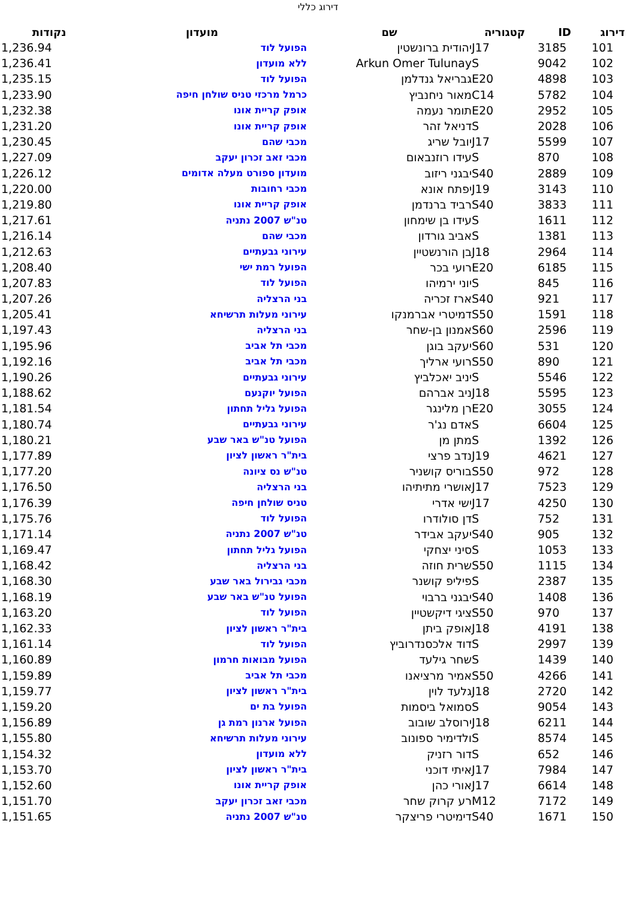דירוג כללי
| דירוג | ID | קטגוריה | שם | מועדון | נקודות |
| --- | --- | --- | --- | --- | --- |
| 101 | 3185 | J17 | יהודית ברונשטין | הפועל לוד | 1,236.94 |
| 102 | 9042 | S | Arkun Omer Tulunay | ללא מועדון | 1,236.41 |
| 103 | 4898 | E20 | גבריאל גנדלמן | הפועל לוד | 1,235.15 |
| 104 | 5782 | C14 | מאור ניחנביץ | כרמל מרכזי טניס שולחן חיפה | 1,233.90 |
| 105 | 2952 | E20 | תומר נעמה | אופק קריית אונו | 1,232.38 |
| 106 | 2028 | S | דניאל זהר | אופק קריית אונו | 1,231.20 |
| 107 | 5599 | J17 | יובל שריג | מכבי שהם | 1,230.45 |
| 108 | 870 | S | עידו רוזנבאום | מכבי זאב זכרון יעקב | 1,227.09 |
| 109 | 2889 | S40 | יבגני ריזוב | מועדון ספורט מעלה אדומים | 1,226.12 |
| 110 | 3143 | J19 | יפתח אונא | מכבי רחובות | 1,220.00 |
| 111 | 3833 | S40 | רביד ברנדמן | אופק קריית אונו | 1,219.80 |
| 112 | 1611 | S | עידו בן שימחון | טנ"ש 2007 נתניה | 1,217.61 |
| 113 | 1381 | S | אביב גורדון | מכבי שהם | 1,216.14 |
| 114 | 2964 | J18 | בן הורנשטיין | עירוני גבעתיים | 1,212.63 |
| 115 | 6185 | E20 | רועי בכר | הפועל רמת ישי | 1,208.40 |
| 116 | 845 | S | יוני ירמיהו | הפועל לוד | 1,207.83 |
| 117 | 921 | S40 | ארז זכריה | בני הרצליה | 1,207.26 |
| 118 | 1591 | S50 | דמיטרי אברמנקו | עירוני מעלות תרשיחא | 1,205.41 |
| 119 | 2596 | S60 | אמנון בן-שחר | בני הרצליה | 1,197.43 |
| 120 | 531 | S60 | יעקב בוגן | מכבי תל אביב | 1,195.96 |
| 121 | 890 | S50 | רועי ארליך | מכבי תל אביב | 1,192.16 |
| 122 | 5546 | S | יניב יאכלביץ | עירוני גבעתיים | 1,190.26 |
| 123 | 5595 | J18 | ניב אברהם | הפועל יוקנעם | 1,188.62 |
| 124 | 3055 | E20 | רן מלינגר | הפועל גליל תחתון | 1,181.54 |
| 125 | 6604 | S | אדם נג'ר | עירוני גבעתיים | 1,180.74 |
| 126 | 1392 | S | מתן מן | הפועל טנ"ש באר שבע | 1,180.21 |
| 127 | 4621 | J19 | נדב פרצי | בית"ר ראשון לציון | 1,177.89 |
| 128 | 972 | S50 | בוריס קושניר | טנ"ש נס ציונה | 1,177.20 |
| 129 | 7523 | J17 | אושרי מתיתיהו | בני הרצליה | 1,176.50 |
| 130 | 4250 | J17 | ישי אדרי | טניס שולחן חיפה | 1,176.39 |
| 131 | 752 | S | דן סולודרו | הפועל לוד | 1,175.76 |
| 132 | 905 | S40 | יעקב אבידר | טנ"ש 2007 נתניה | 1,171.14 |
| 133 | 1053 | S | סיני יצחקי | הפועל גליל תחתון | 1,169.47 |
| 134 | 1115 | S50 | שרית חוזה | בני הרצליה | 1,168.42 |
| 135 | 2387 | S | פיליפ קושנר | מכבי גבירול באר שבע | 1,168.30 |
| 136 | 1408 | S40 | יבגני ברבוי | הפועל טנ"ש באר שבע | 1,168.19 |
| 137 | 970 | S50 | ציגי דיקשטיין | הפועל לוד | 1,163.20 |
| 138 | 4191 | J18 | אופק ביתן | בית"ר ראשון לציון | 1,162.33 |
| 139 | 2997 | S | דוד אלכסנדרוביץ | הפועל לוד | 1,161.14 |
| 140 | 1439 | S | שחר גילעד | הפועל מבואות חרמון | 1,160.89 |
| 141 | 4266 | S50 | אמיר מרציאנו | מכבי תל אביב | 1,159.89 |
| 142 | 2720 | J18 | גלעד לוין | בית"ר ראשון לציון | 1,159.77 |
| 143 | 9054 | S | סמואל ביסמות | הפועל בת ים | 1,159.20 |
| 144 | 6211 | J18 | ירוסלב שובוב | הפועל ארנון רמת גן | 1,156.89 |
| 145 | 8574 | S | ולדימיר ספונוב | עירוני מעלות תרשיחא | 1,155.80 |
| 146 | 652 | S | דור רזניק | ללא מועדון | 1,154.32 |
| 147 | 7984 | J17 | איתי דוכני | בית"ר ראשון לציון | 1,153.70 |
| 148 | 6614 | J17 | אורי כהן | אופק קריית אונו | 1,152.60 |
| 149 | 7172 | M12 | רע קרוק שחר | מכבי זאב זכרון יעקב | 1,151.70 |
| 150 | 1671 | S40 | דימיטרי פריצקר | טנ"ש 2007 נתניה | 1,151.65 |